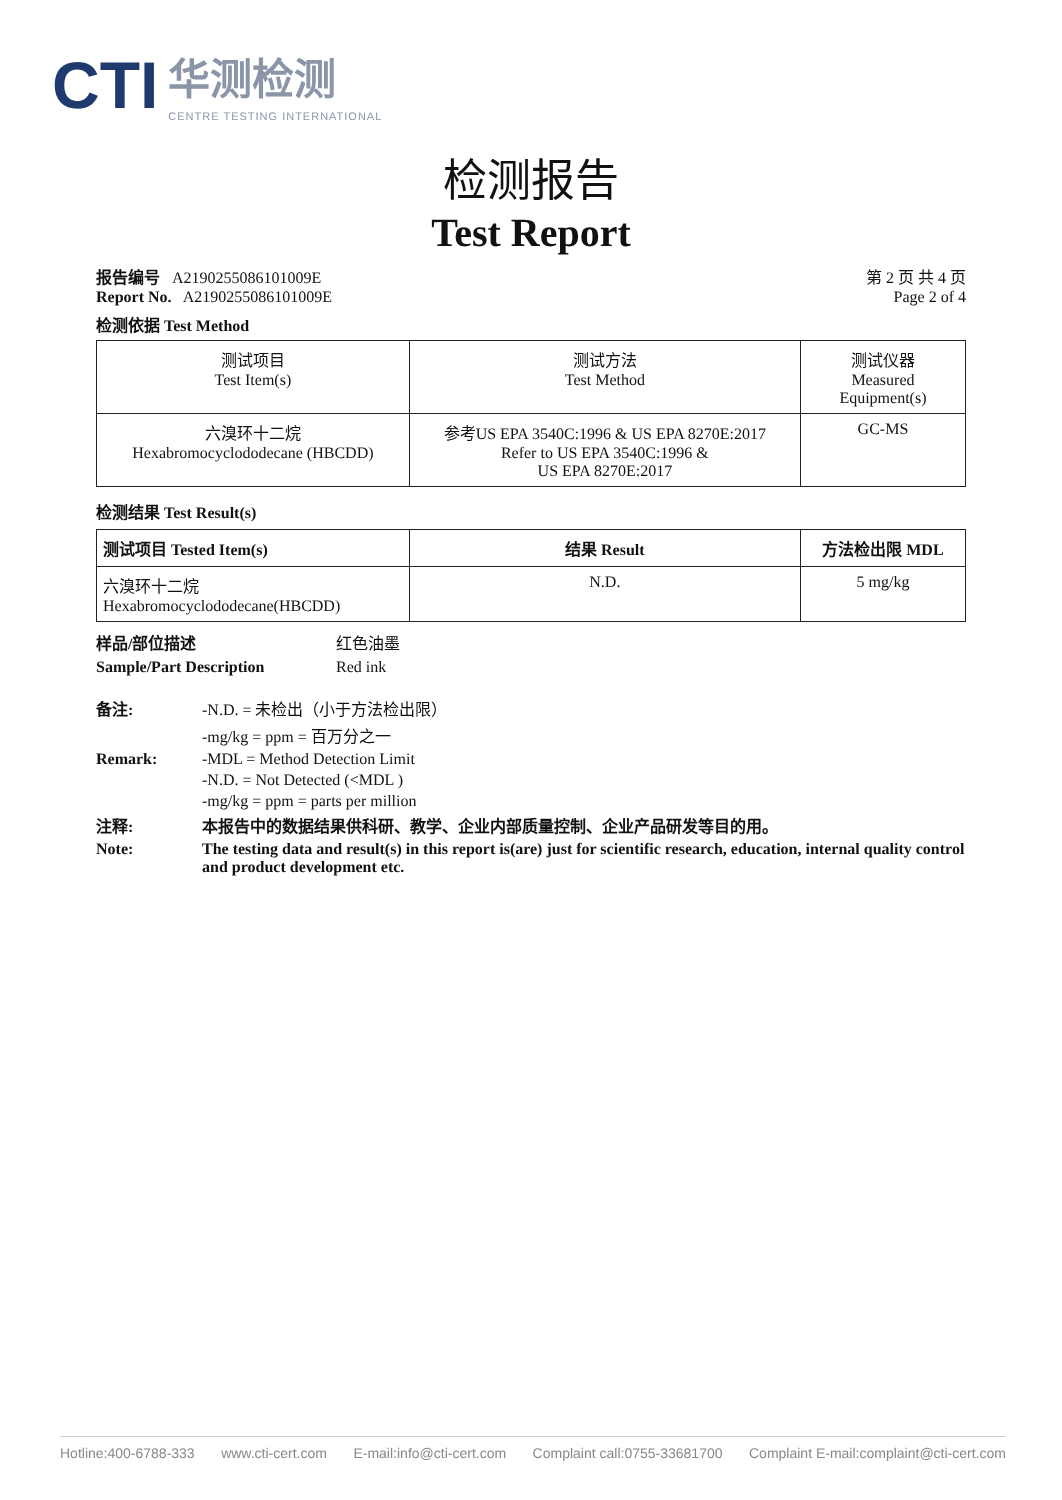CTI 华测检测 CENTRE TESTING INTERNATIONAL
检测报告
Test Report
报告编号 A2190255086101009E
Report No. A2190255086101009E
第 2 页 共 4 页
Page 2 of 4
检测依据 Test Method
| 测试项目 Test Item(s) | 测试方法 Test Method | 测试仪器 Measured Equipment(s) |
| 六溴环十二烷 Hexabromocyclododecane (HBCDD) | 参考US EPA 3540C:1996 & US EPA 8270E:2017 Refer to US EPA 3540C:1996 & US EPA 8270E:2017 | GC-MS |
检测结果 Test Result(s)
| 测试项目 Tested Item(s) | 结果 Result | 方法检出限 MDL |
| --- | --- | --- |
| 六溴环十二烷 Hexabromocyclododecane(HBCDD) | N.D. | 5 mg/kg |
样品/部位描述 红色油墨 Sample/Part Description Red ink
备注: -N.D. = 未检出（小于方法检出限） -mg/kg = ppm = 百万分之一 Remark: -MDL = Method Detection Limit -N.D. = Not Detected (<MDL ) -mg/kg = ppm = parts per million 注释: 本报告中的数据结果供科研、教学、企业内部质量控制、企业产品研发等目的用。 Note: The testing data and result(s) in this report is(are) just for scientific research, education, internal quality control and product development etc.
Hotline:400-6788-333 www.cti-cert.com E-mail:info@cti-cert.com Complaint call:0755-33681700 Complaint E-mail:complaint@cti-cert.com